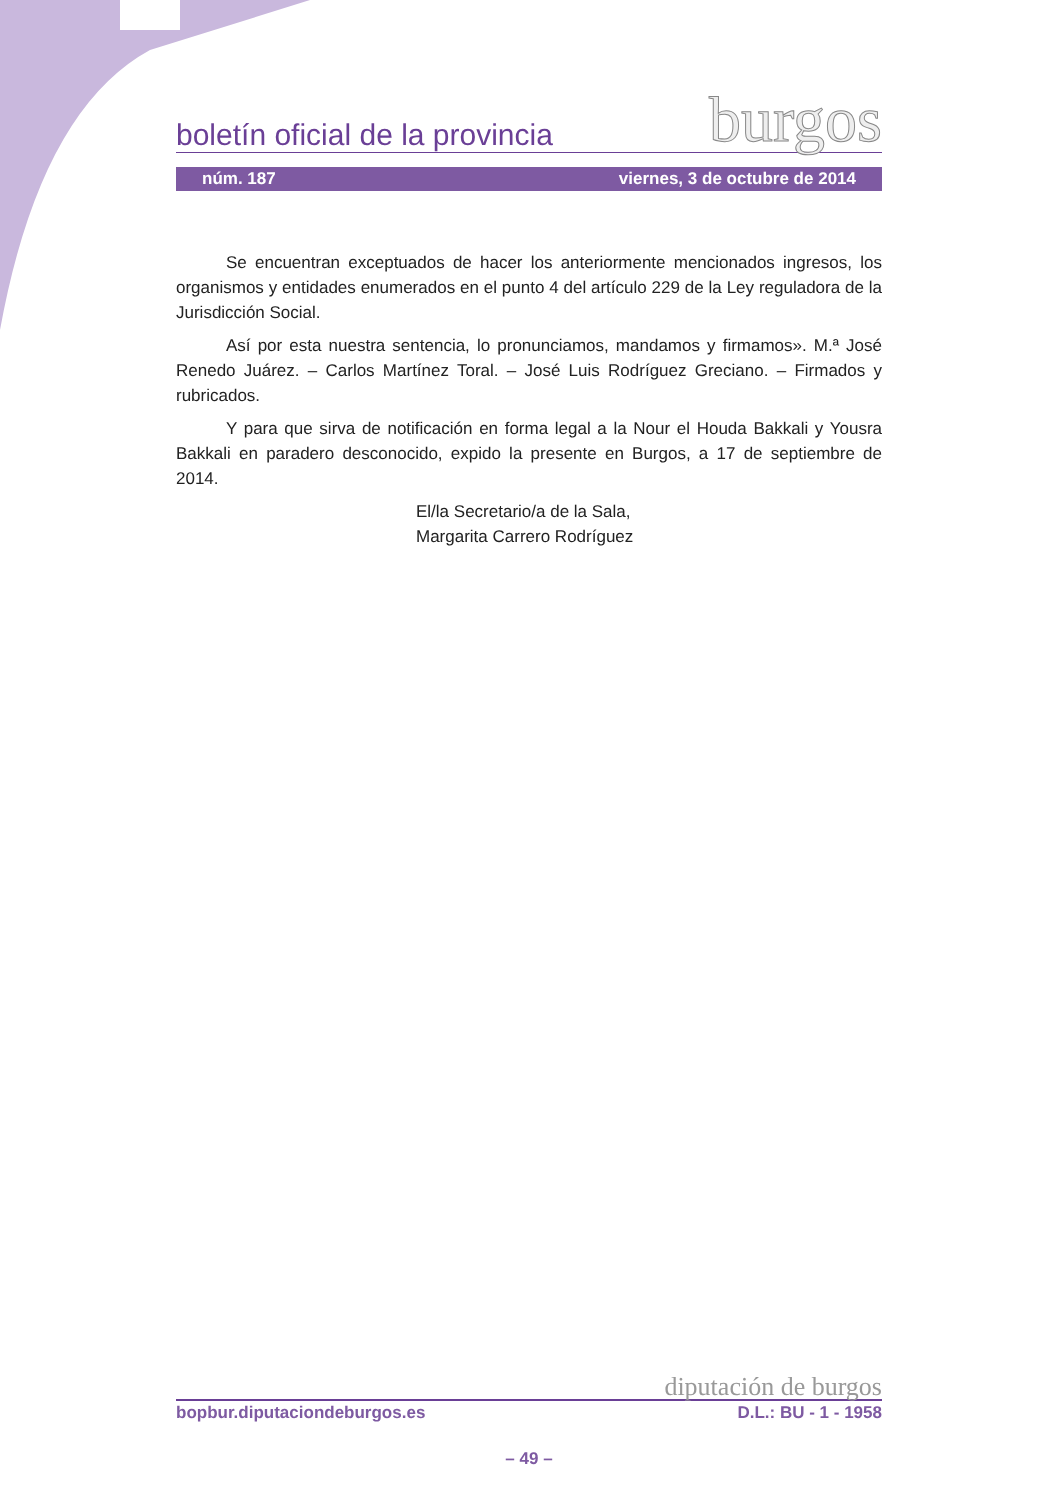boletín oficial de la provincia burgos
núm. 187 viernes, 3 de octubre de 2014
Se encuentran exceptuados de hacer los anteriormente mencionados ingresos, los organismos y entidades enumerados en el punto 4 del artículo 229 de la Ley reguladora de la Jurisdicción Social.
Así por esta nuestra sentencia, lo pronunciamos, mandamos y firmamos». M.ª José Renedo Juárez. – Carlos Martínez Toral. – José Luis Rodríguez Greciano. – Firmados y rubricados.
Y para que sirva de notificación en forma legal a la Nour el Houda Bakkali y Yousra Bakkali en paradero desconocido, expido la presente en Burgos, a 17 de septiembre de 2014.
El/la Secretario/a de la Sala,
Margarita Carrero Rodríguez
diputación de burgos
bopbur.diputaciondeburgos.es D.L.: BU - 1 - 1958
– 49 –